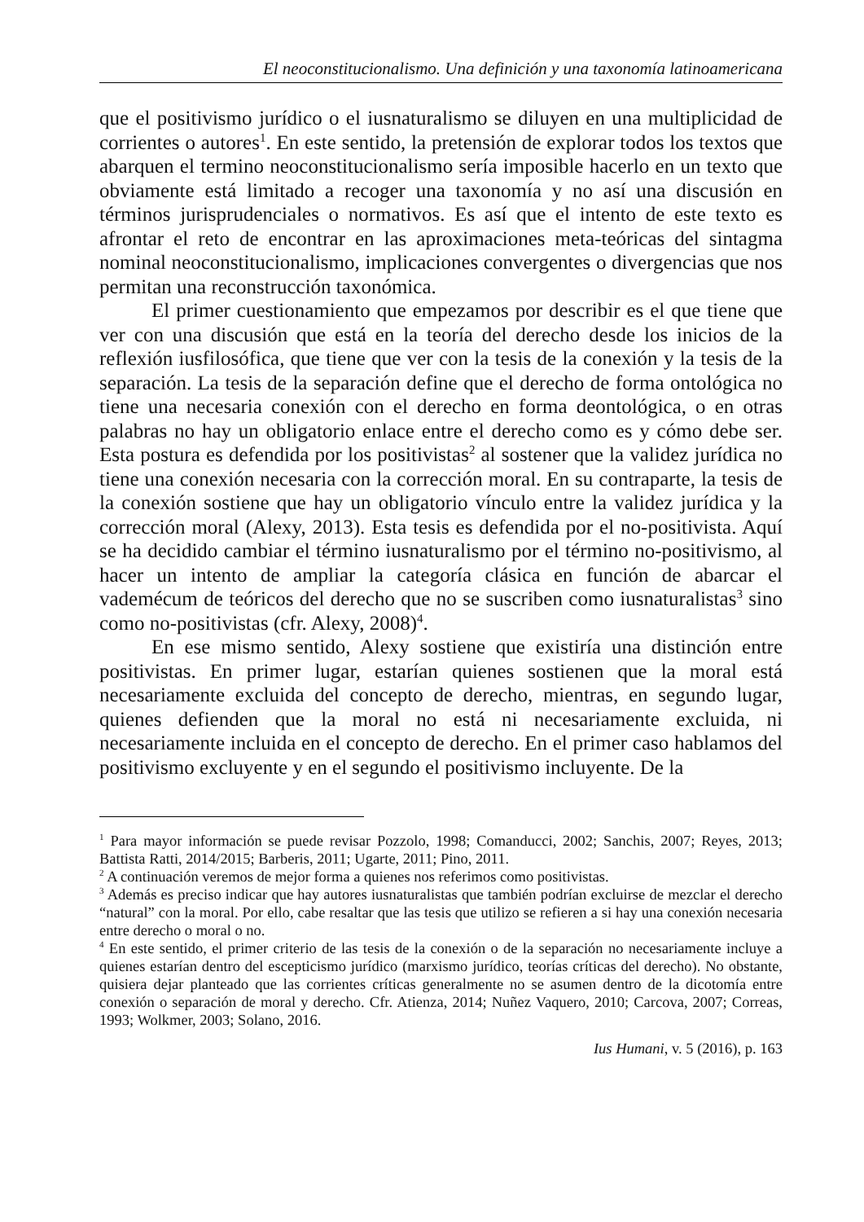El neoconstitucionalismo. Una definición y una taxonomía latinoamericana
que el positivismo jurídico o el iusnaturalismo se diluyen en una multiplicidad de corrientes o autores<sup>1</sup>. En este sentido, la pretensión de explorar todos los textos que abarquen el termino neoconstitucionalismo sería imposible hacerlo en un texto que obviamente está limitado a recoger una taxonomía y no así una discusión en términos jurisprudenciales o normativos. Es así que el intento de este texto es afrontar el reto de encontrar en las aproximaciones meta-teóricas del sintagma nominal neoconstitucionalismo, implicaciones convergentes o divergencias que nos permitan una reconstrucción taxonómica.
El primer cuestionamiento que empezamos por describir es el que tiene que ver con una discusión que está en la teoría del derecho desde los inicios de la reflexión iusfilosófica, que tiene que ver con la tesis de la conexión y la tesis de la separación. La tesis de la separación define que el derecho de forma ontológica no tiene una necesaria conexión con el derecho en forma deontológica, o en otras palabras no hay un obligatorio enlace entre el derecho como es y cómo debe ser. Esta postura es defendida por los positivistas<sup>2</sup> al sostener que la validez jurídica no tiene una conexión necesaria con la corrección moral. En su contraparte, la tesis de la conexión sostiene que hay un obligatorio vínculo entre la validez jurídica y la corrección moral (Alexy, 2013). Esta tesis es defendida por el no-positivista. Aquí se ha decidido cambiar el término iusnaturalismo por el término no-positivismo, al hacer un intento de ampliar la categoría clásica en función de abarcar el vademécum de teóricos del derecho que no se suscriben como iusnaturalistas<sup>3</sup> sino como no-positivistas (cfr. Alexy, 2008)<sup>4</sup>.
En ese mismo sentido, Alexy sostiene que existiría una distinción entre positivistas. En primer lugar, estarían quienes sostienen que la moral está necesariamente excluida del concepto de derecho, mientras, en segundo lugar, quienes defienden que la moral no está ni necesariamente excluida, ni necesariamente incluida en el concepto de derecho. En el primer caso hablamos del positivismo excluyente y en el segundo el positivismo incluyente. De la
<sup>1</sup> Para mayor información se puede revisar Pozzolo, 1998; Comanducci, 2002; Sanchis, 2007; Reyes, 2013; Battista Ratti, 2014/2015; Barberis, 2011; Ugarte, 2011; Pino, 2011.
<sup>2</sup> A continuación veremos de mejor forma a quienes nos referimos como positivistas.
<sup>3</sup> Además es preciso indicar que hay autores iusnaturalistas que también podrían excluirse de mezclar el derecho “natural” con la moral. Por ello, cabe resaltar que las tesis que utilizo se refieren a si hay una conexión necesaria entre derecho o moral o no.
<sup>4</sup> En este sentido, el primer criterio de las tesis de la conexión o de la separación no necesariamente incluye a quienes estarían dentro del escepticismo jurídico (marxismo jurídico, teorías críticas del derecho). No obstante, quisiera dejar planteado que las corrientes críticas generalmente no se asumen dentro de la dicotomía entre conexión o separación de moral y derecho. Cfr. Atienza, 2014; Nuñez Vaquero, 2010; Carcova, 2007; Correas, 1993; Wolkmer, 2003; Solano, 2016.
Ius Humani, v. 5 (2016), p. 163